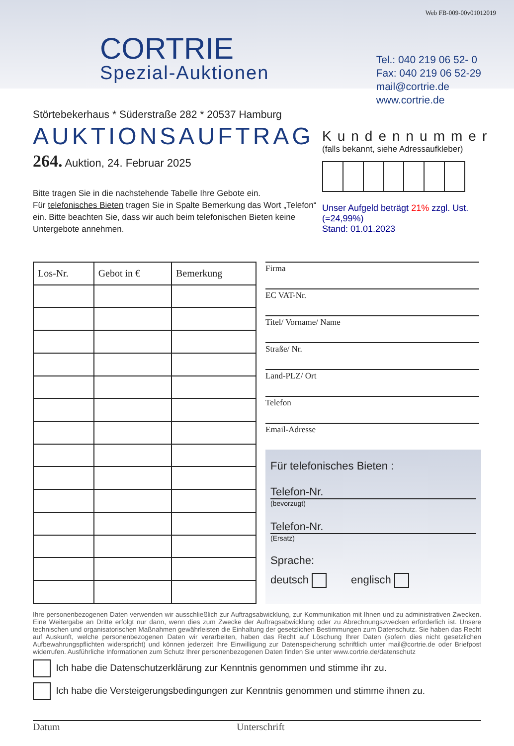Web FB-009-00v01012019
CORTRIE
Spezial-Auktionen
Tel.: 040 219 06 52- 0
Fax: 040 219 06 52-29
mail@cortrie.de
www.cortrie.de
Störtebekerhaus * Süderstraße 282 * 20537 Hamburg
AUKTIONSAUFTRAG
264. Auktion, 24. Februar 2025
Bitte tragen Sie in die nachstehende Tabelle Ihre Gebote ein.
Für telefonisches Bieten tragen Sie in Spalte Bemerkung das Wort „Telefon“ ein. Bitte beachten Sie, dass wir auch beim telefonischen Bieten keine Untergebote annehmen.
Kundennummer
(falls bekannt, siehe Adressaufkleber)
Unser Aufgeld beträgt 21% zzgl. Ust.
(=24,99%)
Stand: 01.01.2023
| Los-Nr. | Gebot in € | Bemerkung |
| --- | --- | --- |
Firma
EC VAT-Nr.
Titel/ Vorname/ Name
Straße/ Nr.
Land-PLZ/ Ort
Telefon
Email-Adresse
Für telefonisches Bieten :
Telefon-Nr.
(bevorzugt)
Telefon-Nr.
(Ersatz)
Sprache:
deutsch englisch
Ihre personenbezogenen Daten verwenden wir ausschließlich zur Auftragsabwicklung, zur Kommunikation mit Ihnen und zu administrativen Zwecken. Eine Weitergabe an Dritte erfolgt nur dann, wenn dies zum Zwecke der Auftragsabwicklung oder zu Abrechnungszwecken erforderlich ist. Unsere technischen und organisatorischen Maßnahmen gewährleisten die Einhaltung der gesetzlichen Bestimmungen zum Datenschutz. Sie haben das Recht auf Auskunft, welche personenbezogenen Daten wir verarbeiten, haben das Recht auf Löschung Ihrer Daten (sofern dies nicht gesetzlichen Aufbewahrungspflichten widerspricht) und können jederzeit Ihre Einwilligung zur Datenspeicherung schriftlich unter mail@cortrie.de oder Briefpost widerrufen. Ausführliche Informationen zum Schutz Ihrer personenbezogenen Daten finden Sie unter www.cortrie.de/datenschutz
Ich habe die Datenschutzerklärung zur Kenntnis genommen und stimme ihr zu.
Ich habe die Versteigerungsbedingungen zur Kenntnis genommen und stimme ihnen zu.
Datum Unterschrift